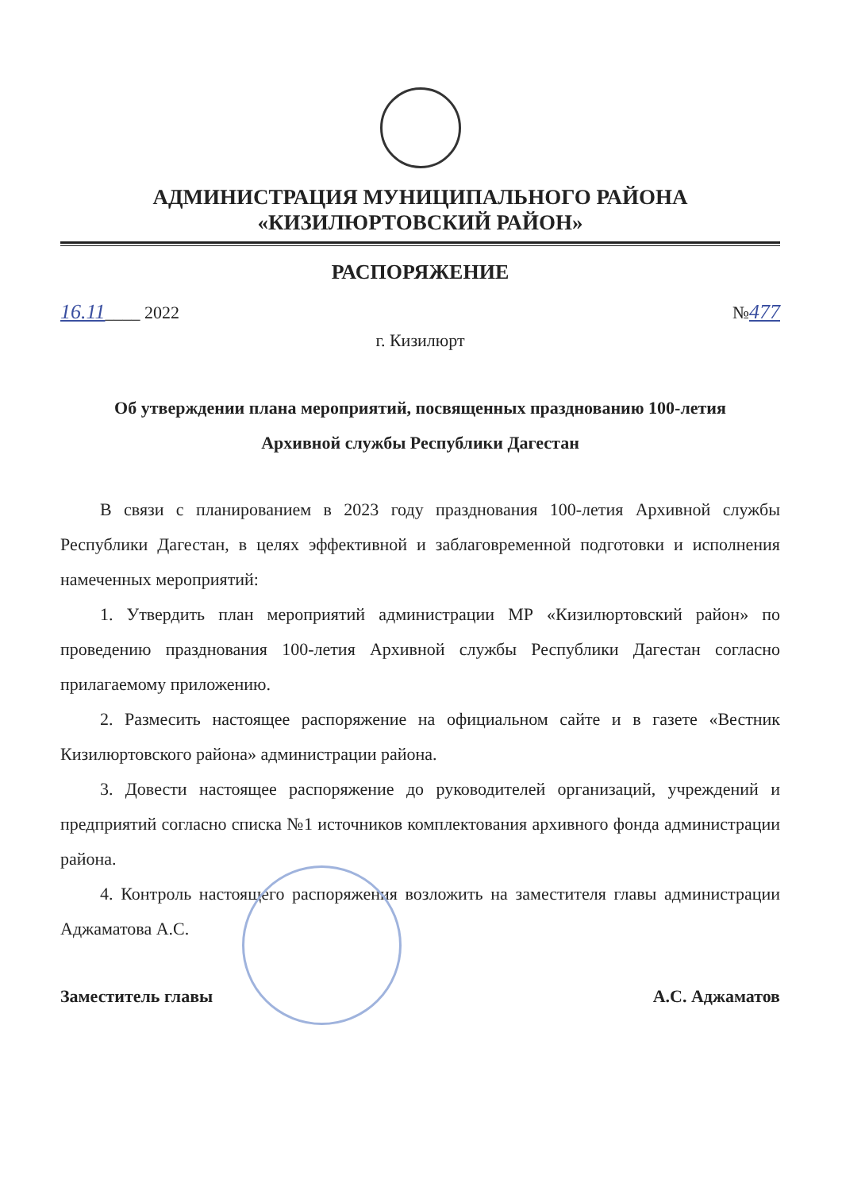АДМИНИСТРАЦИЯ МУНИЦИПАЛЬНОГО РАЙОНА
«КИЗИЛЮРТОВСКИЙ РАЙОН»
РАСПОРЯЖЕНИЕ
16.11____ 2022 №477
г. Кизилюрт
Об утверждении плана мероприятий, посвященных празднованию 100-летия
Архивной службы Республики Дагестан
В связи с планированием в 2023 году празднования 100-летия Архивной службы Республики Дагестан, в целях эффективной и заблаговременной подготовки и исполнения намеченных мероприятий:
1. Утвердить план мероприятий администрации МР «Кизилюртовский район» по проведению празднования 100-летия Архивной службы Республики Дагестан согласно прилагаемому приложению.
2. Размесить настоящее распоряжение на официальном сайте и в газете «Вестник Кизилюртовского района» администрации района.
3. Довести настоящее распоряжение до руководителей организаций, учреждений и предприятий согласно списка №1 источников комплектования архивного фонда администрации района.
4. Контроль настоящего распоряжения возложить на заместителя главы администрации Аджаматова А.С.
Заместитель главы А.С. Аджаматов